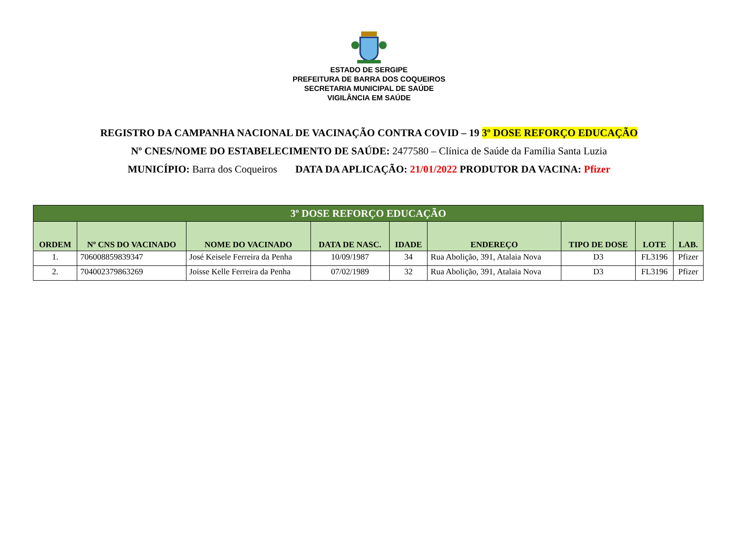ESTADO DE SERGIPE
PREFEITURA DE BARRA DOS COQUEIROS
SECRETARIA MUNICIPAL DE SAÚDE
VIGILÂNCIA EM SAÚDE
REGISTRO DA CAMPANHA NACIONAL DE VACINAÇÃO CONTRA COVID – 19 3º DOSE REFORÇO EDUCAÇÃO
Nº CNES/NOME DO ESTABELECIMENTO DE SAÚDE: 2477580 – Clínica de Saúde da Família Santa Luzia
MUNICÍPIO: Barra dos Coqueiros DATA DA APLICAÇÃO: 21/01/2022 PRODUTOR DA VACINA: Pfizer
| 3º DOSE REFORÇO EDUCAÇÃO | | | | | | | | |
| --- | --- | --- | --- | --- | --- | --- | --- | --- |
| ORDEM | Nº CNS DO VACINADO | NOME DO VACINADO | DATA DE NASC. | IDADE | ENDEREÇO | TIPO DE DOSE | LOTE | LAB. |
| 1. | 706008859839347 | José Keisele Ferreira da Penha | 10/09/1987 | 34 | Rua Abolição, 391, Atalaia Nova | D3 | FL3196 | Pfizer |
| 2. | 704002379863269 | Joisse Kelle Ferreira da Penha | 07/02/1989 | 32 | Rua Abolição, 391, Atalaia Nova | D3 | FL3196 | Pfizer |